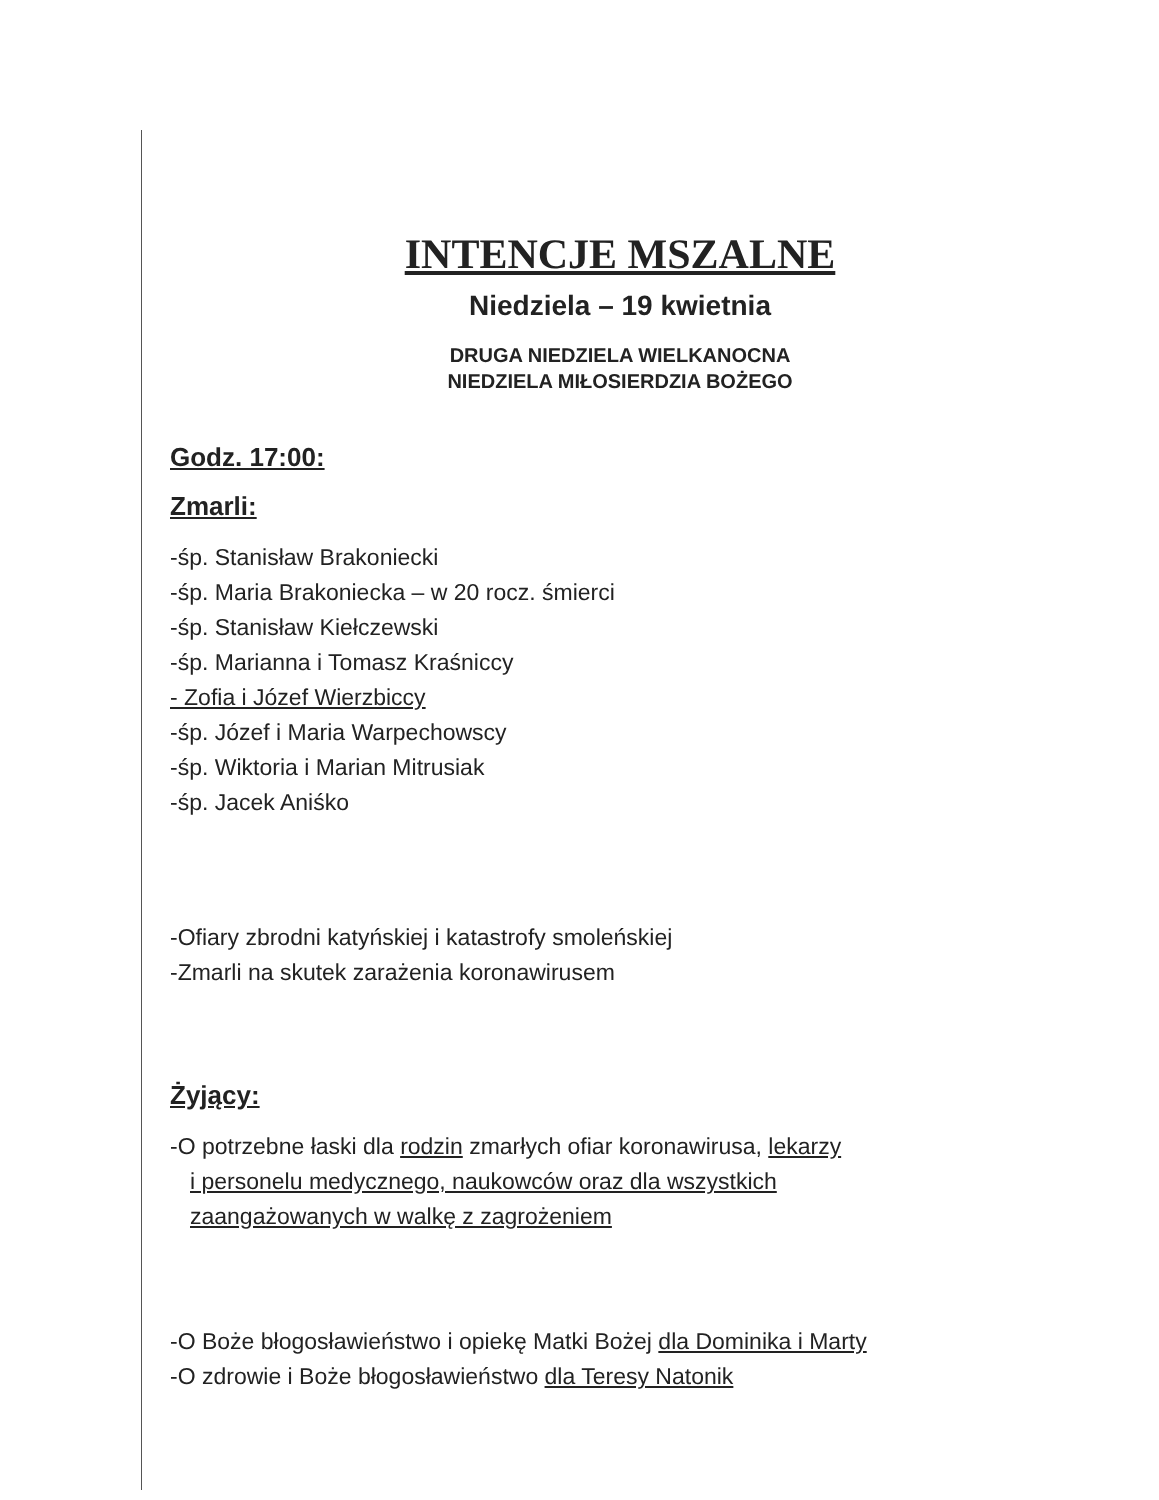INTENCJE MSZALNE
Niedziela – 19 kwietnia
DRUGA NIEDZIELA WIELKANOCNA
NIEDZIELA MIŁOSIERDZIA BOŻEGO
Godz. 17:00:
Zmarli:
-śp. Stanisław Brakoniecki
-śp. Maria Brakoniecka – w 20 rocz. śmierci
-śp. Stanisław Kiełczewski
-śp. Marianna i Tomasz Kraśniccy
- Zofia i Józef Wierzbiccy
-śp. Józef i Maria Warpechowscy
-śp. Wiktoria i Marian Mitrusiak
-śp. Jacek Aniśko
-Ofiary zbrodni katyńskiej i katastrofy smoleńskiej
-Zmarli na skutek zarażenia koronawirusem
Żyjący:
-O potrzebne łaski dla rodzin zmarłych ofiar koronawirusa, lekarzy
i personelu medycznego, naukowców oraz dla wszystkich
zaangażowanych w walkę z zagrożeniem
-O Boże błogosławieństwo i opiekę Matki Bożej dla Dominika i Marty
-O zdrowie i Boże błogosławieństwo dla Teresy Natonik